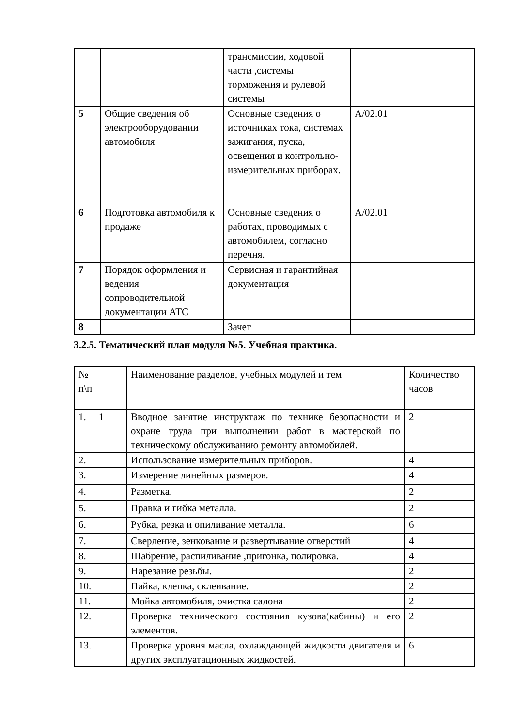| | | трансмиссии, ходовой части ,системы торможения и рулевой системы | |
| 5 | Общие сведения об электрооборудовании автомобиля | Основные сведения о источниках тока, системах зажигания, пуска, освещения и контрольно-измерительных приборах. | А/02.01 |
| 6 | Подготовка автомобиля к продаже | Основные сведения о работах, проводимых с автомобилем, согласно перечня. | А/02.01 |
| 7 | Порядок оформления и ведения сопроводительной документации АТС | Сервисная и гарантийная документация | |
| 8 | | Зачет | |
3.2.5. Тематический план модуля №5. Учебная практика.
| № п\п | Наименование разделов, учебных модулей и тем | Количество часов |
| --- | --- | --- |
| 1. 1 | Вводное занятие инструктаж по технике безопасности и охране труда при выполнении работ в мастерской по техническому обслуживанию ремонту автомобилей. | 2 |
| 2. | Использование измерительных приборов. | 4 |
| 3. | Измерение линейных размеров. | 4 |
| 4. | Разметка. | 2 |
| 5. | Правка и гибка металла. | 2 |
| 6. | Рубка, резка и опиливание металла. | 6 |
| 7. | Сверление, зенкование и развертывание отверстий | 4 |
| 8. | Шабрение, распиливание ,пригонка, полировка. | 4 |
| 9. | Нарезание резьбы. | 2 |
| 10. | Пайка, клепка, склеивание. | 2 |
| 11. | Мойка автомобиля, очистка салона | 2 |
| 12. | Проверка технического состояния кузова(кабины) и его элементов. | 2 |
| 13. | Проверка уровня масла, охлаждающей жидкости двигателя и других эксплуатационных жидкостей. | 6 |